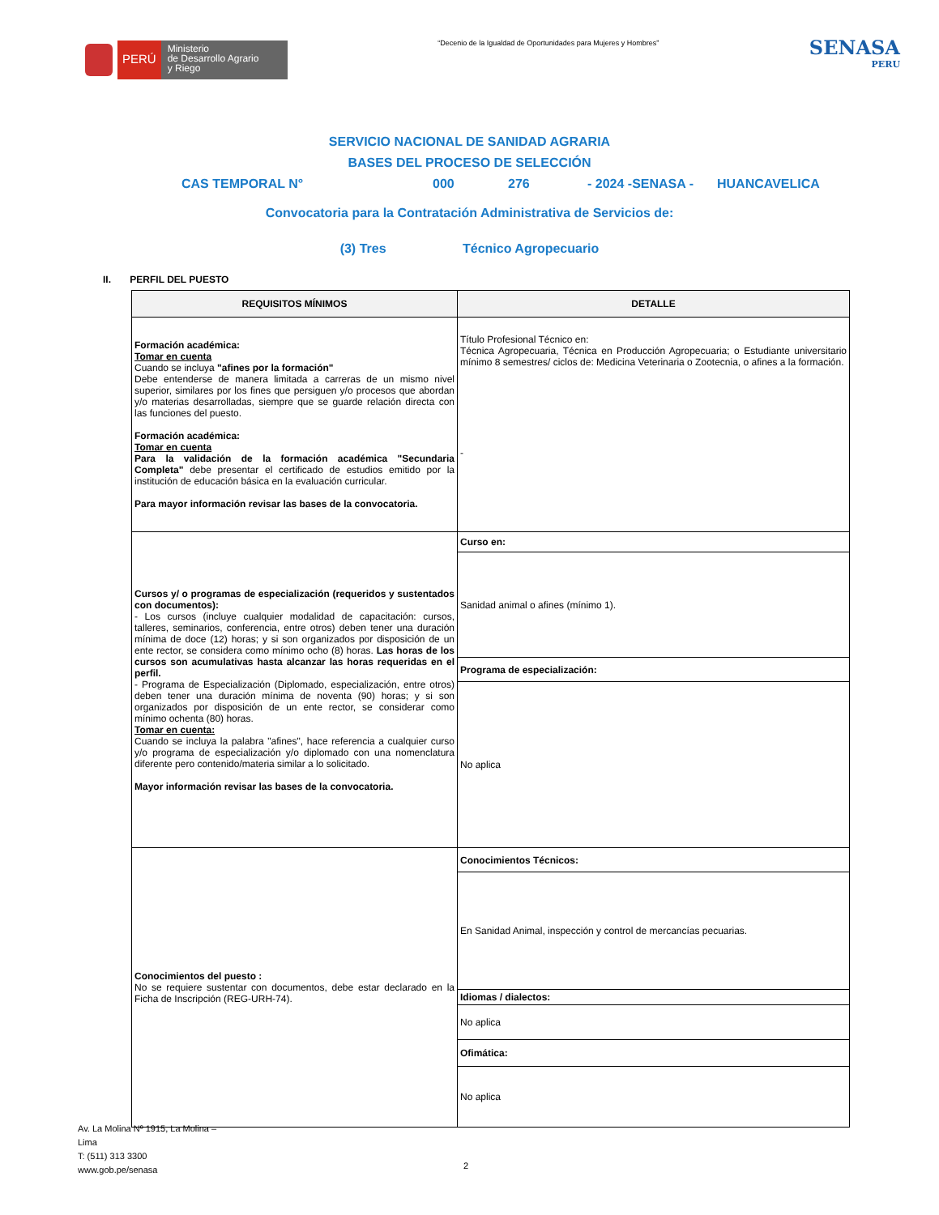PERÚ
Ministerio
de Desarrollo Agrario
y Riego
“Decenio de la Igualdad de Oportunidades para Mujeres y Hombres”
SENASA
PERU
SERVICIO NACIONAL DE SANIDAD AGRARIA
BASES DEL PROCESO DE SELECCIÓN
CAS TEMPORAL N° 000 276 - 2024 -SENASA - HUANCAVELICA
Convocatoria para la Contratación Administrativa de Servicios de:
(3) Tres Técnico Agropecuario
II. PERFIL DEL PUESTO
| REQUISITOS MÍNIMOS | DETALLE |
| --- | --- |
| Formación académica: Tomar en cuenta Cuando se incluya "afines por la formación" Debe entenderse de manera limitada a carreras de un mismo nivel superior, similares por los fines que persiguen y/o procesos que abordan y/o materias desarrolladas, siempre que se guarde relación directa con las funciones del puesto. Formación académica: Tomar en cuenta Para la validación de la formación académica "Secundaria Completa" debe presentar el certificado de estudios emitido por la institución de educación básica en la evaluación curricular. Para mayor información revisar las bases de la convocatoria. | Título Profesional Técnico en: Técnica Agropecuaria, Técnica en Producción Agropecuaria; o Estudiante universitario mínimo 8 semestres/ ciclos de: Medicina Veterinaria o Zootecnia, o afines a la formación. - |
| Cursos y/ o programas de especialización (requeridos y sustentados con documentos): - Los cursos (incluye cualquier modalidad de capacitación: cursos, talleres, seminarios, conferencia, entre otros) deben tener una duración mínima de doce (12) horas; y si son organizados por disposición de un ente rector, se considera como mínimo ocho (8) horas. Las horas de los cursos son acumulativas hasta alcanzar las horas requeridas en el perfil. - Programa de Especialización (Diplomado, especialización, entre otros) deben tener una duración mínima de noventa (90) horas; y si son organizados por disposición de un ente rector, se considerar como mínimo ochenta (80) horas. Tomar en cuenta: Cuando se incluya la palabra "afines", hace referencia a cualquier curso y/o programa de especialización y/o diplomado con una nomenclatura diferente pero contenido/materia similar a lo solicitado. Mayor información revisar las bases de la convocatoria. | Curso en: |
| | Sanidad animal o afines (mínimo 1). |
| | Programa de especialización: |
| | No aplica |
| Conocimientos del puesto : No se requiere sustentar con documentos, debe estar declarado en la Ficha de Inscripción (REG-URH-74). | Conocimientos Técnicos: |
| | En Sanidad Animal, inspección y control de mercancías pecuarias. |
| | Idiomas / dialectos: |
| | No aplica |
| | Ofimática: |
| | No aplica |
Av. La Molina Nº 1915, La Molina –
Lima
T: (511) 313 3300
www.gob.pe/senasa
2